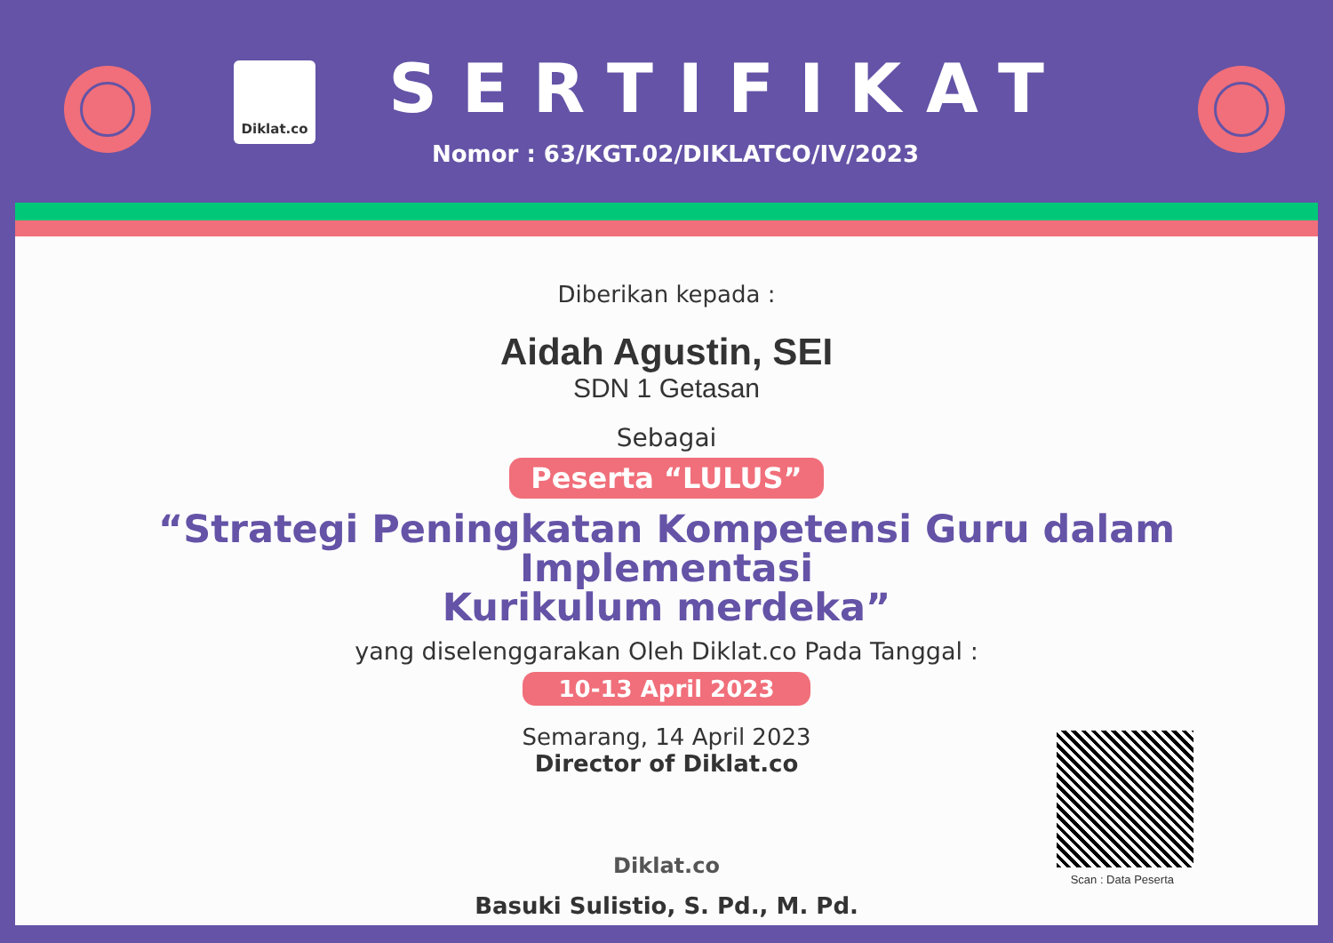Diklat.co
SERTIFIKAT
Nomor : 63/KGT.02/DIKLATCO/IV/2023
Diberikan kepada :
Aidah Agustin, SEI
SDN 1 Getasan
Sebagai
Peserta “LULUS”
“Strategi Peningkatan Kompetensi Guru dalam Implementasi
Kurikulum merdeka”
yang diselenggarakan Oleh Diklat.co Pada Tanggal :
10-13 April 2023
Semarang, 14 April 2023
Director of Diklat.co
Diklat.co
Basuki Sulistio, S. Pd., M. Pd.
Scan : Data Peserta